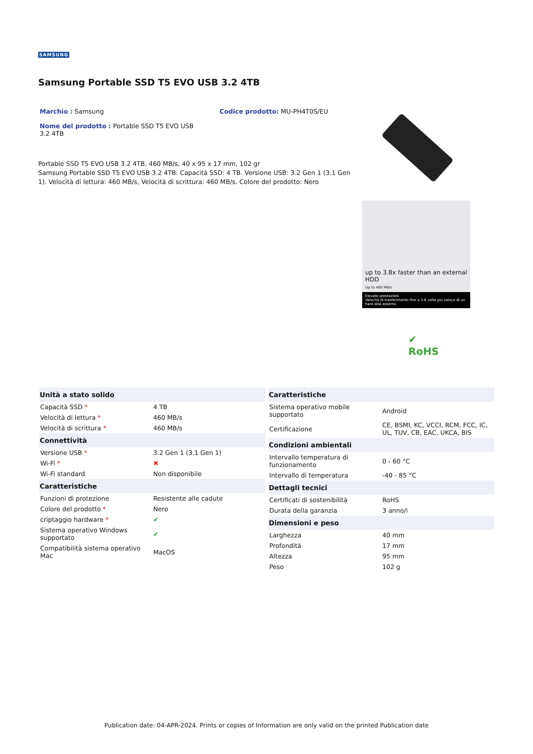SAMSUNG
Samsung Portable SSD T5 EVO USB 3.2 4TB
Marchio : Samsung Codice prodotto: MU-PH4T0S/EU
Nome del prodotto : Portable SSD T5 EVO USB 3.2 4TB
Portable SSD T5 EVO USB 3.2 4TB, 460 MB/s, 40 x 95 x 17 mm, 102 gr
Samsung Portable SSD T5 EVO USB 3.2 4TB. Capacità SSD: 4 TB. Versione USB: 3.2 Gen 1 (3.1 Gen 1). Velocità di lettura: 460 MB/s, Velocità di scrittura: 460 MB/s. Colore del prodotto: Nero
up to 3.8x faster than an external HDD
Up to 460 MB/s
Elevate prestazioni
Velocità di trasferimento fino a 3.8 volte più veloce di un hard disk esterno.
✔
RoHS
| Unità a stato solido | |
| --- | --- |
| Capacità SSD * | 4 TB |
| Velocità di lettura * | 460 MB/s |
| Velocità di scrittura * | 460 MB/s |
| Connettività | |
| Versione USB * | 3.2 Gen 1 (3.1 Gen 1) |
| Wi-Fi * | ✖ |
| Wi-Fi standard | Non disponibile |
| Caratteristiche | |
| Funzioni di protezione | Resistente alle cadute |
| Colore del prodotto * | Nero |
| criptaggio hardware * | ✔ |
| Sistema operativo Windows supportato | ✔ |
| Compatibilità sistema operativo Mac | MacOS |
| Caratteristiche | |
| --- | --- |
| Sistema operativo mobile supportato | Android |
| Certificazione | CE, BSMI, KC, VCCI, RCM, FCC, IC, UL, TUV, CB, EAC, UKCA, BIS |
| Condizioni ambientali | |
| Intervallo temperatura di funzionamento | 0 - 60 °C |
| Intervallo di temperatura | -40 - 85 °C |
| Dettagli tecnici | |
| Certificati di sostenibilità | RoHS |
| Durata della garanzia | 3 anno/i |
| Dimensioni e peso | |
| Larghezza | 40 mm |
| Profondità | 17 mm |
| Altezza | 95 mm |
| Peso | 102 g |
Publication date: 04-APR-2024. Prints or copies of Information are only valid on the printed Publication date